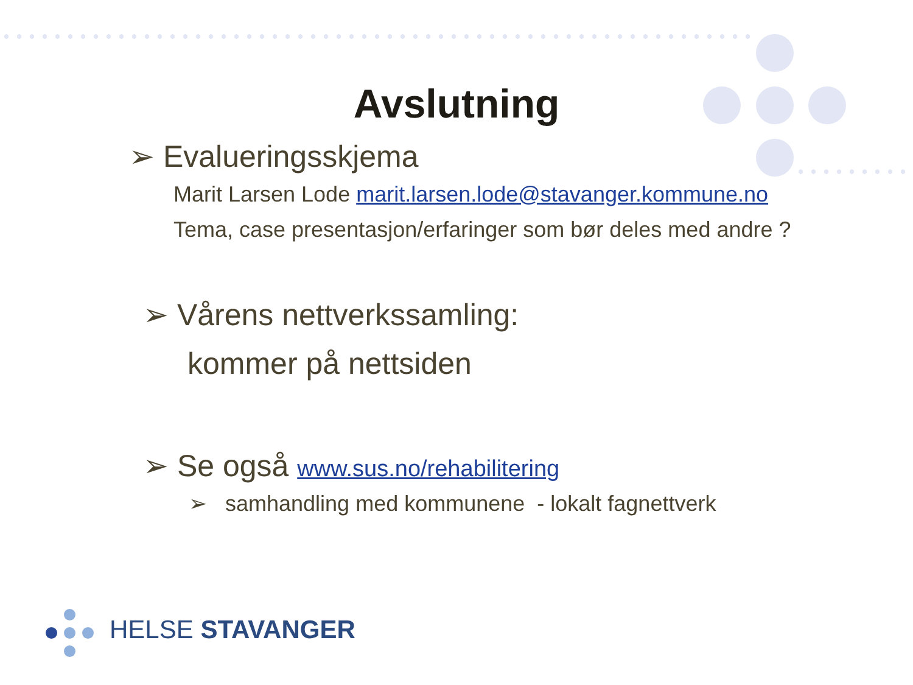Avslutning
➢ Evalueringsskjema
Marit Larsen Lode marit.larsen.lode@stavanger.kommune.no
Tema, case presentasjon/erfaringer som bør deles med andre ?
➢ Vårens nettverkssamling:
kommer på nettsiden
➢ Se også www.sus.no/rehabilitering
➢ samhandling med kommunene - lokalt fagnettverk
HELSE STAVANGER